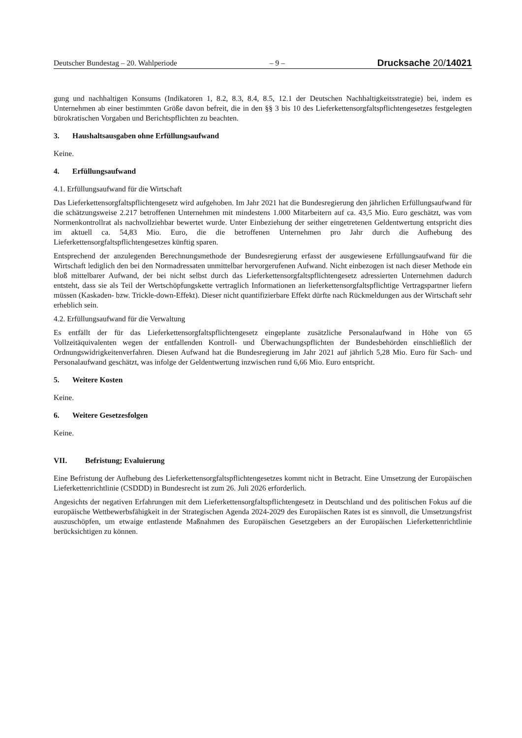Deutscher Bundestag – 20. Wahlperiode – 9 – Drucksache 20/14021
gung und nachhaltigen Konsums (Indikatoren 1, 8.2, 8.3, 8.4, 8.5, 12.1 der Deutschen Nachhaltigkeitsstrategie) bei, indem es Unternehmen ab einer bestimmten Größe davon befreit, die in den §§ 3 bis 10 des Lieferkettensorgfaltspflichtengesetzes festgelegten bürokratischen Vorgaben und Berichtspflichten zu beachten.
3. Haushaltsausgaben ohne Erfüllungsaufwand
Keine.
4. Erfüllungsaufwand
4.1. Erfüllungsaufwand für die Wirtschaft
Das Lieferkettensorgfaltspflichtengesetz wird aufgehoben. Im Jahr 2021 hat die Bundesregierung den jährlichen Erfüllungsaufwand für die schätzungsweise 2.217 betroffenen Unternehmen mit mindestens 1.000 Mitarbeitern auf ca. 43,5 Mio. Euro geschätzt, was vom Normenkontrollrat als nachvollziehbar bewertet wurde. Unter Einbeziehung der seither eingetretenen Geldentwertung entspricht dies im aktuell ca. 54,83 Mio. Euro, die die betroffenen Unternehmen pro Jahr durch die Aufhebung des Lieferkettensorgfaltspflichtengesetzes künftig sparen.
Entsprechend der anzulegenden Berechnungsmethode der Bundesregierung erfasst der ausgewiesene Erfüllungsaufwand für die Wirtschaft lediglich den bei den Normadressaten unmittelbar hervorgerufenen Aufwand. Nicht einbezogen ist nach dieser Methode ein bloß mittelbarer Aufwand, der bei nicht selbst durch das Lieferkettensorgfaltspflichtengesetz adressierten Unternehmen dadurch entsteht, dass sie als Teil der Wertschöpfungskette vertraglich Informationen an lieferkettensorgfaltspflichtige Vertragspartner liefern müssen (Kaskaden- bzw. Trickle-down-Effekt). Dieser nicht quantifizierbare Effekt dürfte nach Rückmeldungen aus der Wirtschaft sehr erheblich sein.
4.2. Erfüllungsaufwand für die Verwaltung
Es entfällt der für das Lieferkettensorgfaltspflichtengesetz eingeplante zusätzliche Personalaufwand in Höhe von 65 Vollzeitäquivalenten wegen der entfallenden Kontroll- und Überwachungspflichten der Bundesbehörden einschließlich der Ordnungswidrigkeitenverfahren. Diesen Aufwand hat die Bundesregierung im Jahr 2021 auf jährlich 5,28 Mio. Euro für Sach- und Personalaufwand geschätzt, was infolge der Geldentwertung inzwischen rund 6,66 Mio. Euro entspricht.
5. Weitere Kosten
Keine.
6. Weitere Gesetzesfolgen
Keine.
VII. Befristung; Evaluierung
Eine Befristung der Aufhebung des Lieferkettensorgfaltspflichtengesetzes kommt nicht in Betracht. Eine Umsetzung der Europäischen Lieferkettenrichtlinie (CSDDD) in Bundesrecht ist zum 26. Juli 2026 erforderlich.
Angesichts der negativen Erfahrungen mit dem Lieferkettensorgfaltspflichtengesetz in Deutschland und des politischen Fokus auf die europäische Wettbewerbsfähigkeit in der Strategischen Agenda 2024-2029 des Europäischen Rates ist es sinnvoll, die Umsetzungsfrist auszuschöpfen, um etwaige entlastende Maßnahmen des Europäischen Gesetzgebers an der Europäischen Lieferkettenrichtlinie berücksichtigen zu können.